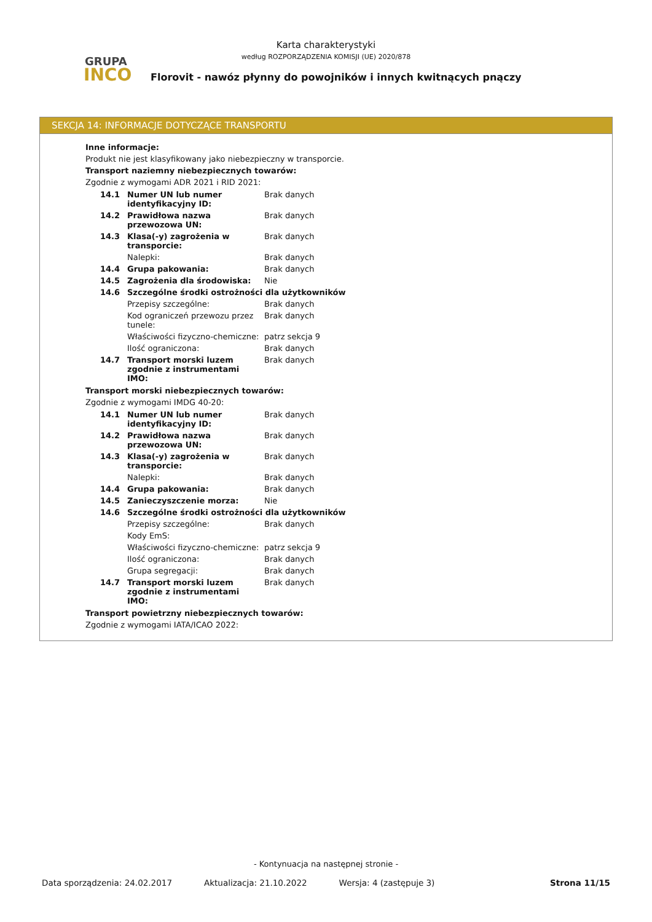GRUPA
INCO
Karta charakterystyki
według ROZPORZĄDZENIA KOMISJI (UE) 2020/878
Florovit - nawóz płynny do powojników i innych kwitnących pnączy
SEKCJA 14: INFORMACJE DOTYCZĄCE TRANSPORTU
Inne informacje:
Produkt nie jest klasyfikowany jako niebezpieczny w transporcie.
Transport naziemny niebezpiecznych towarów:
Zgodnie z wymogami ADR 2021 i RID 2021:
| 14.1 | Numer UN lub numer identyfikacyjny ID: | Brak danych |
| 14.2 | Prawidłowa nazwa przewozowa UN: | Brak danych |
| 14.3 | Klasa(-y) zagrożenia w transporcie: | Brak danych |
| | Nalepki: | Brak danych |
| 14.4 | Grupa pakowania: | Brak danych |
| 14.5 | Zagrożenia dla środowiska: | Nie |
| 14.6 | Szczególne środki ostrożności dla użytkowników | |
| | Przepisy szczególne: | Brak danych |
| | Kod ograniczeń przewozu przez tunele: | Brak danych |
| | Właściwości fizyczno-chemiczne: | patrz sekcja 9 |
| | Ilość ograniczona: | Brak danych |
| 14.7 | Transport morski luzem zgodnie z instrumentami IMO: | Brak danych |
Transport morski niebezpiecznych towarów:
Zgodnie z wymogami IMDG 40-20:
| 14.1 | Numer UN lub numer identyfikacyjny ID: | Brak danych |
| 14.2 | Prawidłowa nazwa przewozowa UN: | Brak danych |
| 14.3 | Klasa(-y) zagrożenia w transporcie: | Brak danych |
| | Nalepki: | Brak danych |
| 14.4 | Grupa pakowania: | Brak danych |
| 14.5 | Zanieczyszczenie morza: | Nie |
| 14.6 | Szczególne środki ostrożności dla użytkowników | |
| | Przepisy szczególne: | Brak danych |
| | Kody EmS: | |
| | Właściwości fizyczno-chemiczne: | patrz sekcja 9 |
| | Ilość ograniczona: | Brak danych |
| | Grupa segregacji: | Brak danych |
| 14.7 | Transport morski luzem zgodnie z instrumentami IMO: | Brak danych |
Transport powietrzny niebezpiecznych towarów:
Zgodnie z wymogami IATA/ICAO 2022:
- Kontynuacja na następnej stronie -
Data sporządzenia: 24.02.2017 Aktualizacja: 21.10.2022 Wersja: 4 (zastępuje 3) Strona 11/15